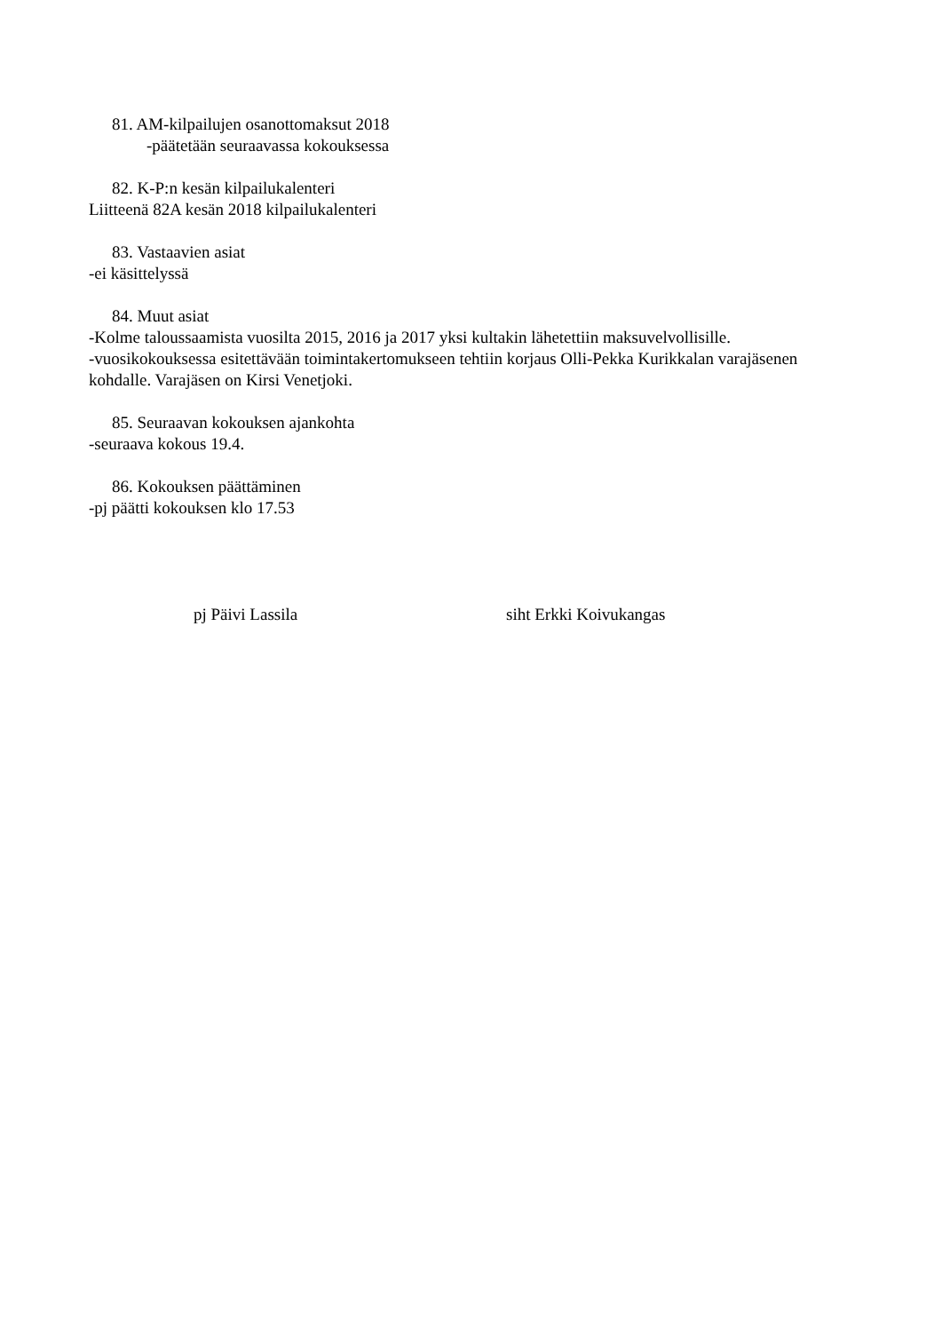81. AM-kilpailujen osanottomaksut 2018
-päätetään seuraavassa kokouksessa
82. K-P:n kesän kilpailukalenteri
Liitteenä 82A kesän 2018 kilpailukalenteri
83. Vastaavien asiat
-ei käsittelyssä
84. Muut asiat
-Kolme taloussaamista vuosilta 2015, 2016 ja 2017 yksi kultakin lähetettiin maksuvelvollisille.
-vuosikokouksessa esitettävään toimintakertomukseen tehtiin korjaus Olli-Pekka Kurikkalan varajäsenen kohdalle. Varajäsen on Kirsi Venetjoki.
85. Seuraavan kokouksen ajankohta
-seuraava kokous 19.4.
86. Kokouksen päättäminen
-pj päätti kokouksen klo 17.53
pj Päivi Lassila siht Erkki Koivukangas